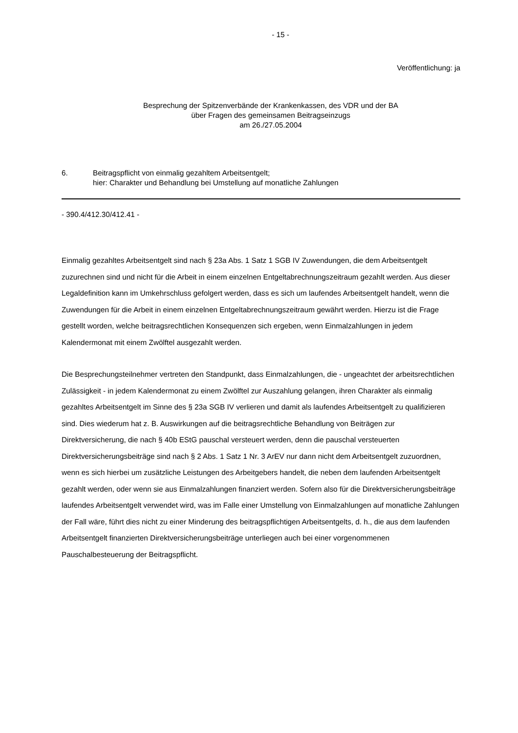- 15 -
Veröffentlichung: ja
Besprechung der Spitzenverbände der Krankenkassen, des VDR und der BA
über Fragen des gemeinsamen Beitragseinzugs
am 26./27.05.2004
6. Beitragspflicht von einmalig gezahltem Arbeitsentgelt;
hier: Charakter und Behandlung bei Umstellung auf monatliche Zahlungen
- 390.4/412.30/412.41 -
Einmalig gezahltes Arbeitsentgelt sind nach § 23a Abs. 1 Satz 1 SGB IV Zuwendungen, die dem Arbeitsentgelt zuzurechnen sind und nicht für die Arbeit in einem einzelnen Entgeltab­rechnungszeitraum gezahlt werden. Aus dieser Legaldefinition kann im Umkehrschluss ge­folgert werden, dass es sich um laufendes Arbeitsentgelt handelt, wenn die Zuwendungen für die Arbeit in einem einzelnen Entgeltabrechnungszeitraum gewährt werden. Hierzu ist die Frage gestellt worden, welche beitragsrechtlichen Konsequenzen sich ergeben, wenn Ein­malzahlungen in jedem Kalendermonat mit einem Zwölftel ausgezahlt werden.
Die Besprechungsteilnehmer vertreten den Standpunkt, dass Einmalzahlungen, die - unge­achtet der arbeitsrechtlichen Zulässigkeit - in jedem Kalendermonat zu einem Zwölftel zur Auszahlung gelangen, ihren Charakter als einmalig gezahltes Arbeitsentgelt im Sinne des § 23a SGB IV verlieren und damit als laufendes Arbeitsentgelt zu qualifizieren sind. Dies wiederum hat z. B. Auswirkungen auf die beitragsrechtliche Behandlung von Beiträgen zur Direktversicherung, die nach § 40b EStG pauschal versteuert werden, denn die pauschal versteuerten Direktversicherungsbeiträge sind nach § 2 Abs. 1 Satz 1 Nr. 3 ArEV nur dann nicht dem Arbeitsentgelt zuzuordnen, wenn es sich hierbei um zusätzliche Leistungen des Arbeitgebers handelt, die neben dem laufenden Arbeitsentgelt gezahlt werden, oder wenn sie aus Einmalzahlungen finanziert werden. Sofern also für die Direktversicherungsbeiträge laufendes Arbeitsentgelt verwendet wird, was im Falle einer Umstellung von Einmalzahlun­gen auf monatliche Zahlungen der Fall wäre, führt dies nicht zu einer Minderung des bei­tragspflichtigen Arbeitsentgelts, d. h., die aus dem laufenden Arbeitsentgelt finanzierten Di­rektversicherungsbeiträge unterliegen auch bei einer vorgenommenen Pauschalbesteuerung der Beitragspflicht.